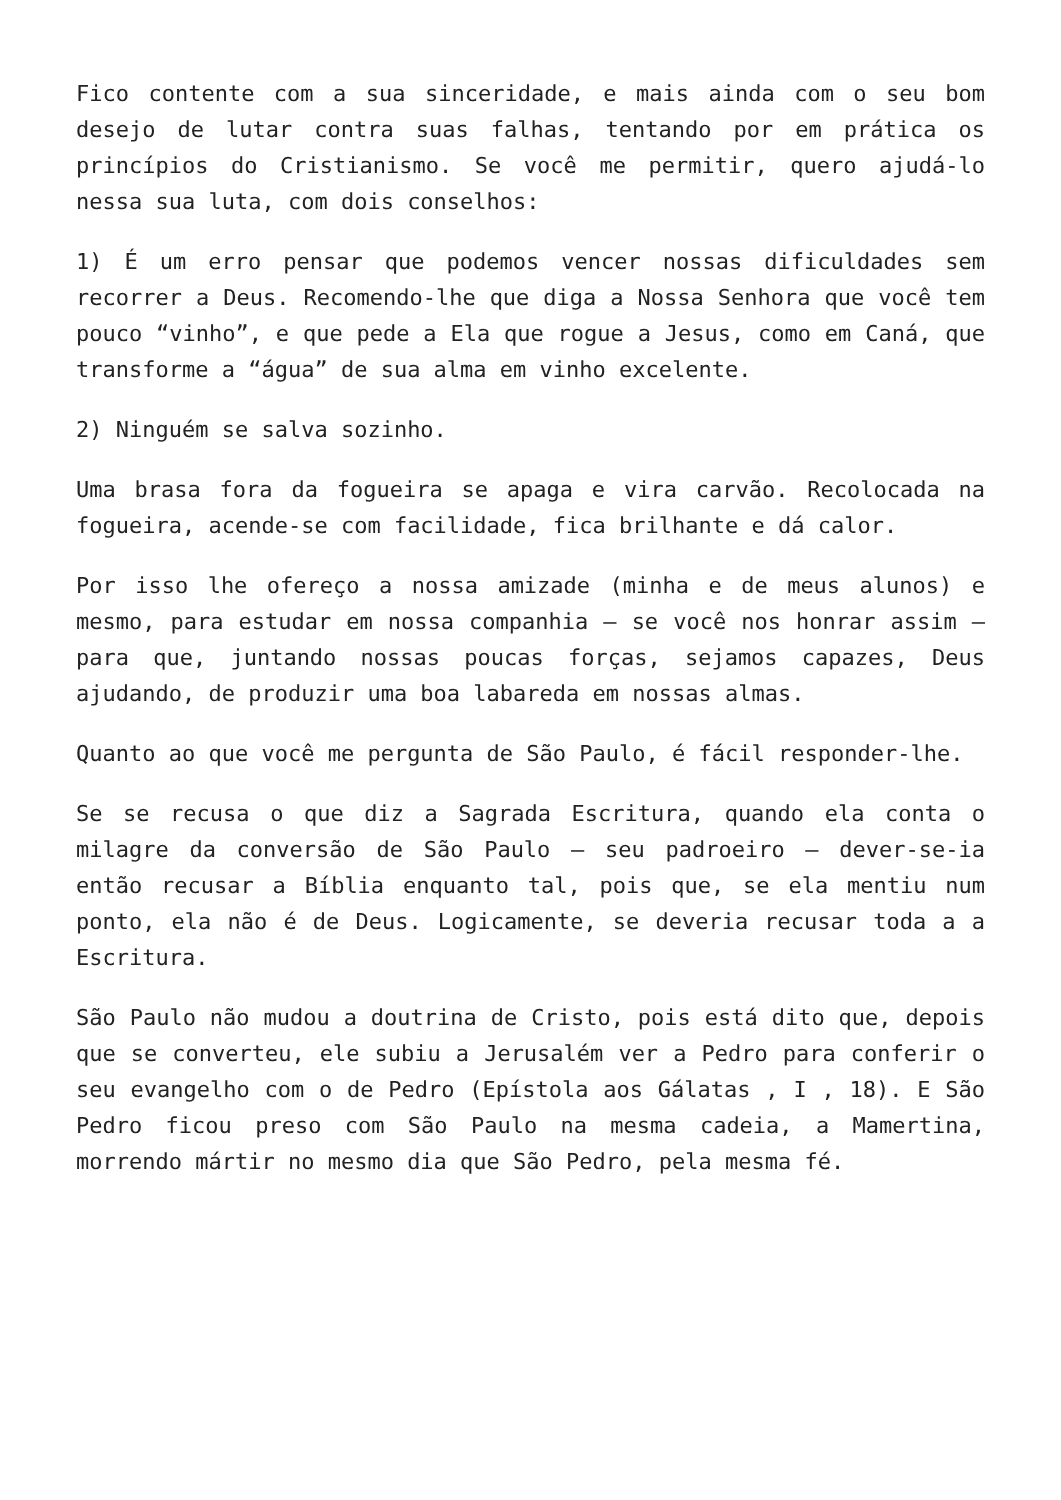Fico contente com a sua sinceridade, e mais ainda com o seu bom desejo de lutar contra suas falhas, tentando por em prática os princípios do Cristianismo. Se você me permitir, quero ajudá-lo nessa sua luta, com dois conselhos:
1) É um erro pensar que podemos vencer nossas dificuldades sem recorrer a Deus. Recomendo-lhe que diga a Nossa Senhora que você tem pouco “vinho”, e que pede a Ela que rogue a Jesus, como em Caná, que transforme a “água” de sua alma em vinho excelente.
2) Ninguém se salva sozinho.
Uma brasa fora da fogueira se apaga e vira carvão. Recolocada na fogueira, acende-se com facilidade, fica brilhante e dá calor.
Por isso lhe ofereço a nossa amizade (minha e de meus alunos) e mesmo, para estudar em nossa companhia – se você nos honrar assim – para que, juntando nossas poucas forças, sejamos capazes, Deus ajudando, de produzir uma boa labareda em nossas almas.
Quanto ao que você me pergunta de São Paulo, é fácil responder-lhe.
Se se recusa o que diz a Sagrada Escritura, quando ela conta o milagre da conversão de São Paulo – seu padroeiro – dever-se-ia então recusar a Bíblia enquanto tal, pois que, se ela mentiu num ponto, ela não é de Deus. Logicamente, se deveria recusar toda a a Escritura.
São Paulo não mudou a doutrina de Cristo, pois está dito que, depois que se converteu, ele subiu a Jerusalém ver a Pedro para conferir o seu evangelho com o de Pedro (Epístola aos Gálatas , I , 18). E São Pedro ficou preso com São Paulo na mesma cadeia, a Mamertina, morrendo mártir no mesmo dia que São Pedro, pela mesma fé.